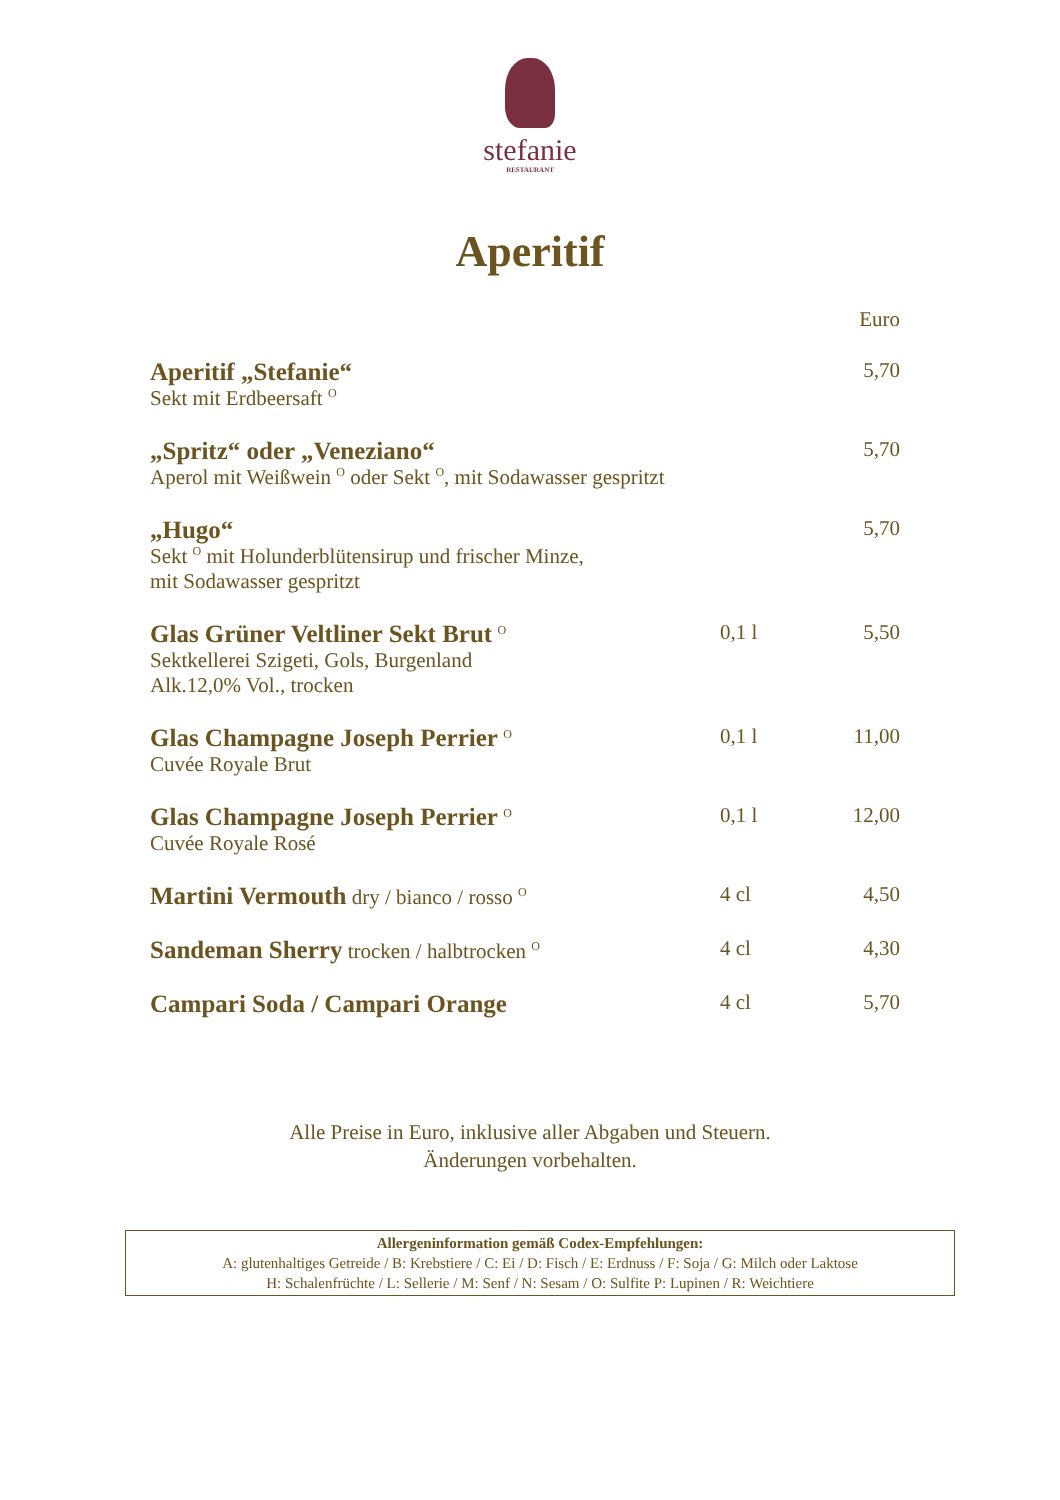stefanie
RESTAURANT
Aperitif
| | | Euro |
| Aperitif „Stefanie“ Sekt mit Erdbeersaft <sup>O</sup> | | 5,70 |
| „Spritz“ oder „Veneziano“ Aperol mit Weißwein <sup>O</sup> oder Sekt <sup>O</sup>, mit Sodawasser gespritzt | | 5,70 |
| „Hugo“ Sekt <sup>O</sup> mit Holunderblütensirup und frischer Minze, mit Sodawasser gespritzt | | 5,70 |
| Glas Grüner Veltliner Sekt Brut <sup>O</sup> Sektkellerei Szigeti, Gols, Burgenland Alk.12,0% Vol., trocken | 0,1 l | 5,50 |
| Glas Champagne Joseph Perrier <sup>O</sup> Cuvée Royale Brut | 0,1 l | 11,00 |
| Glas Champagne Joseph Perrier <sup>O</sup> Cuvée Royale Rosé | 0,1 l | 12,00 |
| Martini Vermouth dry / bianco / rosso <sup>O</sup> | 4 cl | 4,50 |
| Sandeman Sherry trocken / halbtrocken <sup>O</sup> | 4 cl | 4,30 |
| Campari Soda / Campari Orange | 4 cl | 5,70 |
Alle Preise in Euro, inklusive aller Abgaben und Steuern.
Änderungen vorbehalten.
Allergeninformation gemäß Codex-Empfehlungen:
A: glutenhaltiges Getreide / B: Krebstiere / C: Ei / D: Fisch / E: Erdnuss / F: Soja / G: Milch oder Laktose
H: Schalenfrüchte / L: Sellerie / M: Senf / N: Sesam / O: Sulfite P: Lupinen / R: Weichtiere